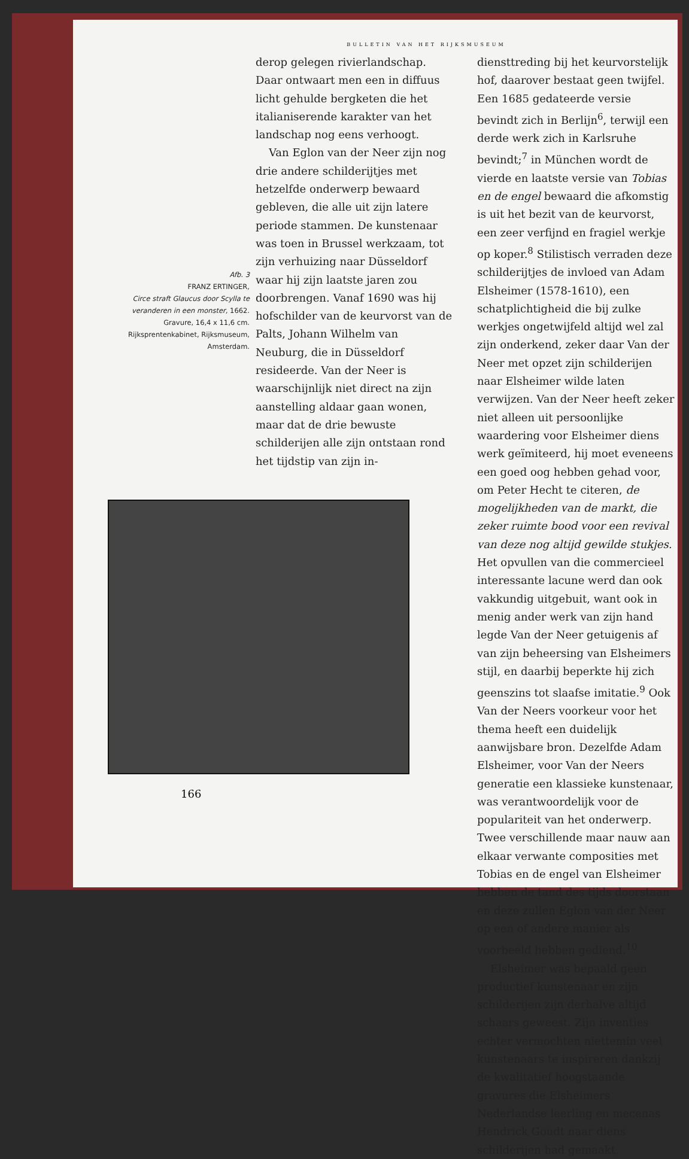BULLETIN VAN HET RIJKSMUSEUM
Afb. 3
FRANZ ERTINGER,
Circe straft Glaucus door Scylla te veranderen in een monster, 1662. Gravure, 16,4 x 11,6 cm. Rijksprentenkabinet, Rijksmuseum, Amsterdam.
derop gelegen rivierlandschap. Daar ontwaart men een in diffuus licht gehulde bergketen die het italianiserende karakter van het landschap nog eens verhoogt.
Van Eglon van der Neer zijn nog drie andere schilderijtjes met hetzelfde onderwerp bewaard gebleven, die alle uit zijn latere periode stammen. De kunstenaar was toen in Brussel werkzaam, tot zijn verhuizing naar Düsseldorf waar hij zijn laatste jaren zou doorbrengen. Vanaf 1690 was hij hofschilder van de keurvorst van de Palts, Johann Wilhelm van Neuburg, die in Düsseldorf resideerde. Van der Neer is waarschijnlijk niet direct na zijn aanstelling aldaar gaan wonen, maar dat de drie bewuste schilderijen alle zijn ontstaan rond het tijdstip van zijn in-
diensttreding bij het keurvorstelijk hof, daarover bestaat geen twijfel. Een 1685 gedateerde versie bevindt zich in Berlijn<sup>6</sup>, terwijl een derde werk zich in Karlsruhe bevindt;<sup>7</sup> in München wordt de vierde en laatste versie van Tobias en de engel bewaard die afkomstig is uit het bezit van de keurvorst, een zeer verfijnd en fragiel werkje op koper.<sup>8</sup> Stilistisch verraden deze schilderijtjes de invloed van Adam Elsheimer (1578-1610), een schatplichtigheid die bij zulke werkjes ongetwijfeld altijd wel zal zijn onderkend, zeker daar Van der Neer met opzet zijn schilderijen naar Elsheimer wilde laten verwijzen. Van der Neer heeft zeker niet alleen uit persoonlijke waardering voor Elsheimer diens werk geïmiteerd, hij moet eveneens een goed oog hebben gehad voor, om Peter Hecht te citeren, de mogelijkheden van de markt, die zeker ruimte bood voor een revival van deze nog altijd gewilde stukjes. Het opvullen van die commercieel interessante lacune werd dan ook vakkundig uitgebuit, want ook in menig ander werk van zijn hand legde Van der Neer getuigenis af van zijn beheersing van Elsheimers stijl, en daarbij beperkte hij zich geenszins tot slaafse imitatie.<sup>9</sup> Ook Van der Neers voorkeur voor het thema heeft een duidelijk aanwijsbare bron. Dezelfde Adam Elsheimer, voor Van der Neers generatie een klassieke kunstenaar, was verantwoordelijk voor de populariteit van het onderwerp. Twee verschillende maar nauw aan elkaar verwante composities met Tobias en de engel van Elsheimer hebben de tand des tijds doorstaan en deze zullen Eglon van der Neer op een of andere manier als voorbeeld hebben gediend.<sup>10</sup>
Elsheimer was bepaald geen productief kunstenaar en zijn schilderijen zijn derhalve altijd schaars geweest. Zijn inventies echter vermochten niettemin veel kunstenaars te inspireren dankzij de kwalitatief hoogstaande gravures die Elsheimers Nederlandse leerling en mecenas Hendrick Goudt naar diens schilderijen had gemaakt.
166